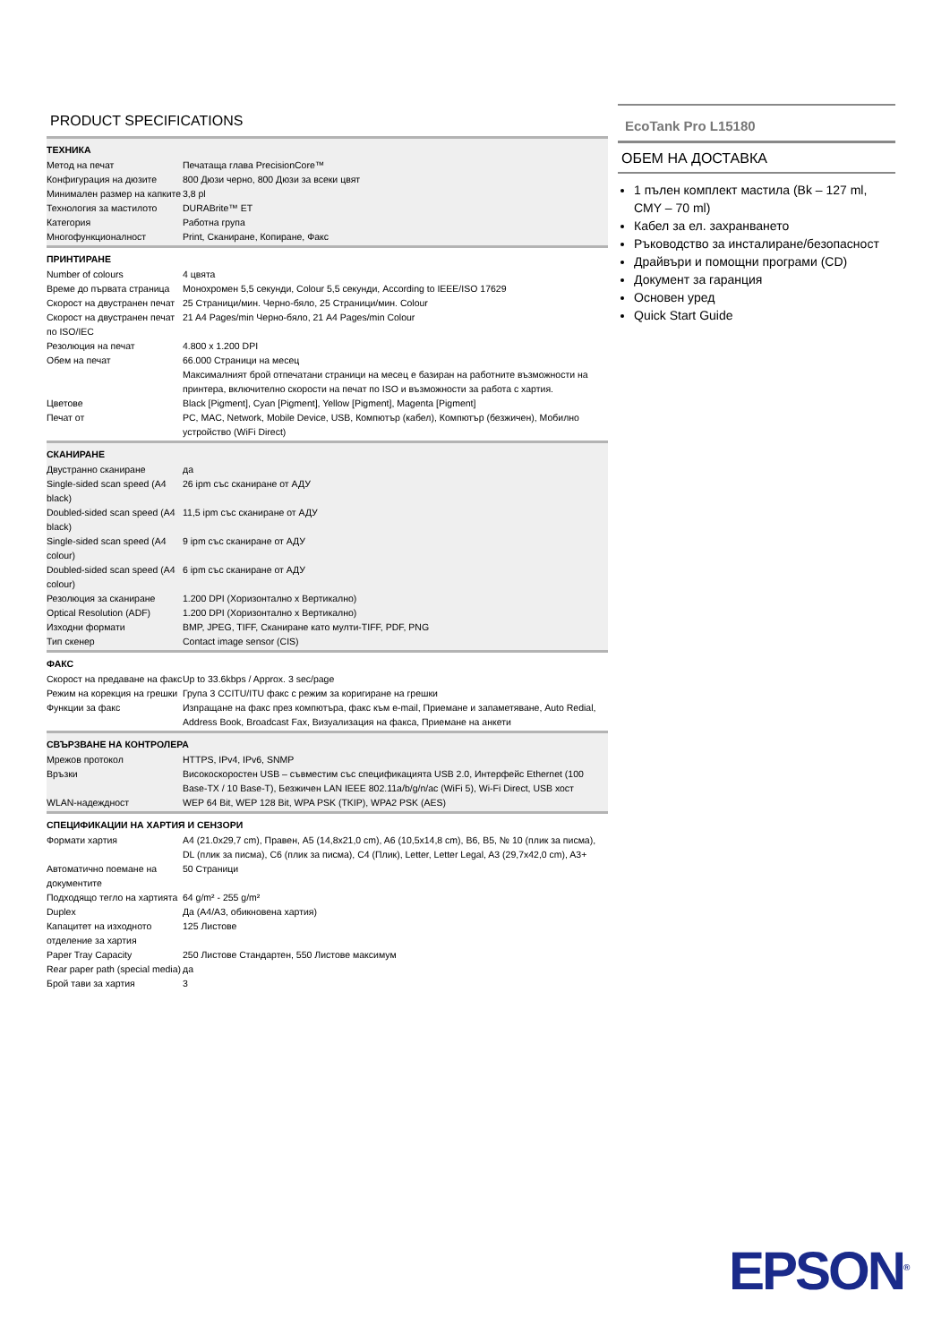PRODUCT SPECIFICATIONS
ТЕХНИКА
| Метод на печат | Печатаща глава PrecisionCore™ |
| Конфигурация на дюзите | 800 Дюзи черно, 800 Дюзи за всеки цвят |
| Минимален размер на капките | 3,8 pl |
| Технология за мастилото | DURABrite™ ET |
| Категория | Работна група |
| Многофункционалност | Print, Сканиране, Копиране, Факс |
ПРИНТИРАНЕ
| Number of colours | 4 цвята |
| Време до първата страница | Монохромен 5,5 секунди, Colour 5,5 секунди, According to IEEE/ISO 17629 |
| Скорост на двустранен печат | 25 Страници/мин. Черно-бяло, 25 Страници/мин. Colour |
| Скорост на двустранен печат по ISO/IEC | 21 A4 Pages/min Черно-бяло, 21 A4 Pages/min Colour |
| Резолюция на печат | 4.800 x 1.200 DPI |
| Обем на печат | 66.000 Страници на месец Максималният брой отпечатани страници на месец е базиран на работните възможности на принтера, включително скорости на печат по ISO и възможности за работа с хартия. |
| Цветове | Black [Pigment], Cyan [Pigment], Yellow [Pigment], Magenta [Pigment] |
| Печат от | PC, MAC, Network, Mobile Device, USB, Компютър (кабел), Компютър (безжичен), Мобилно устройство (WiFi Direct) |
СКАНИРАНЕ
| Двустранно сканиране | да |
| Single-sided scan speed (A4 black) | 26 ipm със сканиране от АДУ |
| Doubled-sided scan speed (A4 black) | 11,5 ipm със сканиране от АДУ |
| Single-sided scan speed (A4 colour) | 9 ipm със сканиране от АДУ |
| Doubled-sided scan speed (A4 colour) | 6 ipm със сканиране от АДУ |
| Резолюция за сканиране | 1.200 DPI (Хоризонтално x Вертикално) |
| Optical Resolution (ADF) | 1.200 DPI (Хоризонтално x Вертикално) |
| Изходни формати | BMP, JPEG, TIFF, Сканиране като мулти-TIFF, PDF, PNG |
| Тип скенер | Contact image sensor (CIS) |
ФАКС
| Скорост на предаване на факс | Up to 33.6kbps / Approx. 3 sec/page |
| Режим на корекция на грешки | Група 3 CCITU/ITU факс с режим за коригиране на грешки |
| Функции за факс | Изпращане на факс през компютъра, факс към e-mail, Приемане и запаметяване, Auto Redial, Address Book, Broadcast Fax, Визуализация на факса, Приемане на анкети |
СВЪРЗВАНЕ НА КОНТРОЛЕРА
| Мрежов протокол | HTTPS, IPv4, IPv6, SNMP |
| Връзки | Високоскоростен USB – съвместим със спецификацията USB 2.0, Интерфейс Ethernet (100 Base-TX / 10 Base-T), Безжичен LAN IEEE 802.11a/b/g/n/ac (WiFi 5), Wi-Fi Direct, USB хост |
| WLAN-надеждност | WEP 64 Bit, WEP 128 Bit, WPA PSK (TKIP), WPA2 PSK (AES) |
СПЕЦИФИКАЦИИ НА ХАРТИЯ И СЕНЗОРИ
| Формати хартия | A4 (21.0x29,7 cm), Правен, A5 (14,8x21,0 cm), A6 (10,5x14,8 cm), B6, B5, № 10 (плик за писма), DL (плик за писма), C6 (плик за писма), C4 (Плик), Letter, Letter Legal, A3 (29,7x42,0 cm), A3+ |
| Автоматично поемане на документите | 50 Страници |
| Подходящо тегло на хартията | 64 g/m² - 255 g/m² |
| Duplex | Да (A4/A3, обикновена хартия) |
| Капацитет на изходното отделение за хартия | 125 Листове |
| Paper Tray Capacity | 250 Листове Стандартен, 550 Листове максимум |
| Rear paper path (special media) | да |
| Брой тави за хартия | 3 |
EcoTank Pro L15180
ОБЕМ НА ДОСТАВКА
1 пълен комплект мастила (Bk – 127 ml, CMY – 70 ml)
Кабел за ел. захранването
Ръководство за инсталиране/безопасност
Драйвъри и помощни програми (CD)
Документ за гаранция
Основен уред
Quick Start Guide
EPSON<sup>®</sup>